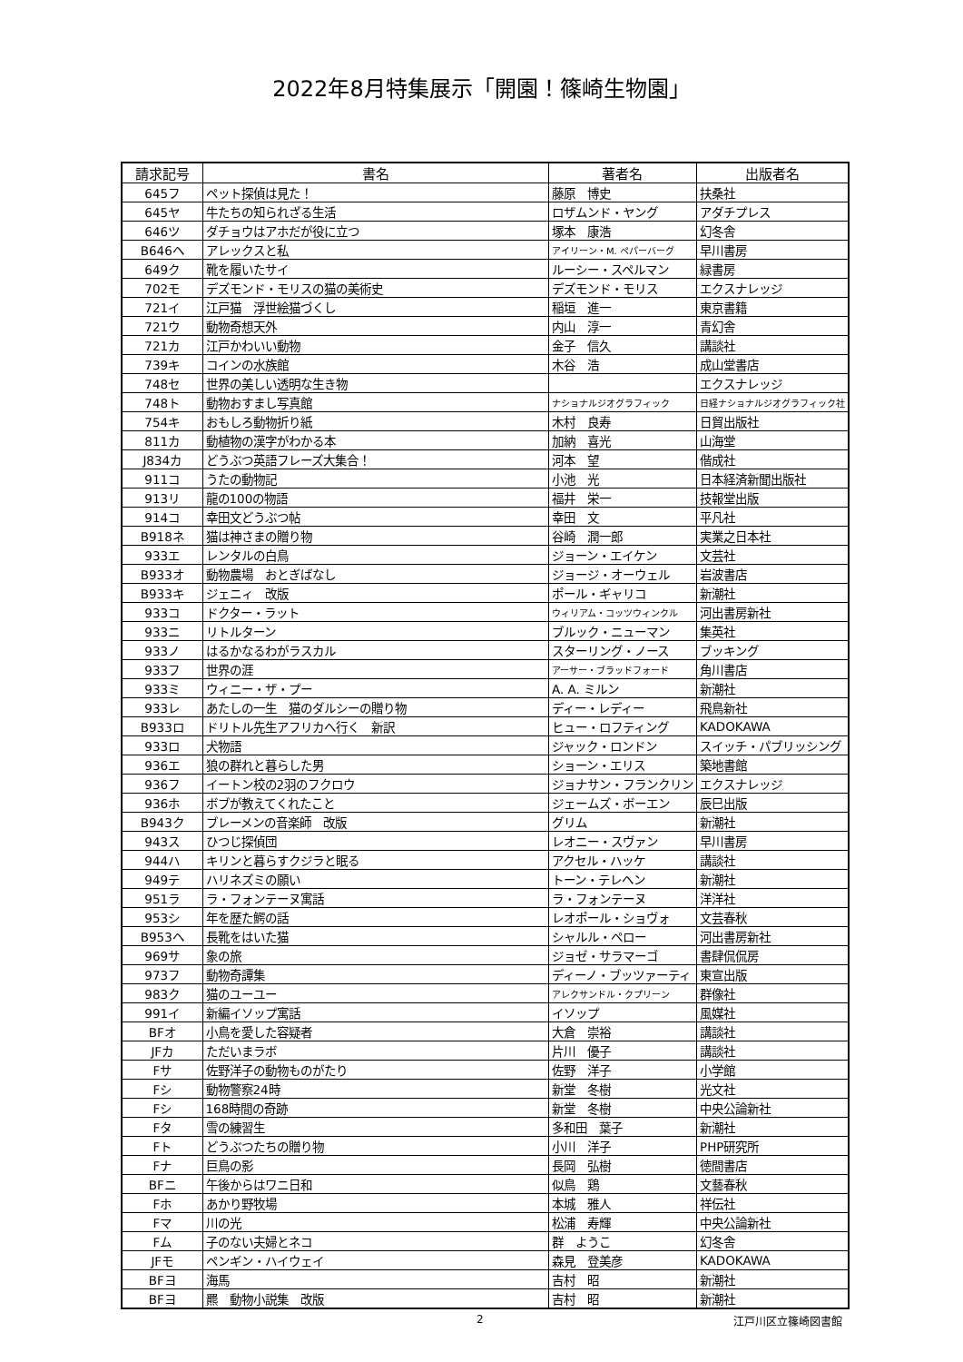2022年8月特集展示「開園！篠崎生物園」
| 請求記号 | 書名 | 著者名 | 出版者名 |
| --- | --- | --- | --- |
| 645フ | ペット探偵は見た！ | 藤原 博史 | 扶桑社 |
| 645ヤ | 牛たちの知られざる生活 | ロザムンド・ヤング | アダチプレス |
| 646ツ | ダチョウはアホだが役に立つ | 塚本 康浩 | 幻冬舎 |
| B646ヘ | アレックスと私 | アイリーン・M. ペパーバーグ | 早川書房 |
| 649ク | 靴を履いたサイ | ルーシー・スペルマン | 緑書房 |
| 702モ | デズモンド・モリスの猫の美術史 | デズモンド・モリス | エクスナレッジ |
| 721イ | 江戸猫 浮世絵猫づくし | 稲垣 進一 | 東京書籍 |
| 721ウ | 動物奇想天外 | 内山 淳一 | 青幻舎 |
| 721カ | 江戸かわいい動物 | 金子 信久 | 講談社 |
| 739キ | コインの水族館 | 木谷 浩 | 成山堂書店 |
| 748セ | 世界の美しい透明な生き物 | | エクスナレッジ |
| 748ト | 動物おすまし写真館 | ナショナルジオグラフィック | 日経ナショナルジオグラフィック社 |
| 754キ | おもしろ動物折り紙 | 木村 良寿 | 日貿出版社 |
| 811カ | 動植物の漢字がわかる本 | 加納 喜光 | 山海堂 |
| J834カ | どうぶつ英語フレーズ大集合！ | 河本 望 | 偕成社 |
| 911コ | うたの動物記 | 小池 光 | 日本経済新聞出版社 |
| 913リ | 龍の100の物語 | 福井 栄一 | 技報堂出版 |
| 914コ | 幸田文どうぶつ帖 | 幸田 文 | 平凡社 |
| B918ネ | 猫は神さまの贈り物 | 谷崎 潤一郎 | 実業之日本社 |
| 933エ | レンタルの白鳥 | ジョーン・エイケン | 文芸社 |
| B933オ | 動物農場 おとぎばなし | ジョージ・オーウェル | 岩波書店 |
| B933キ | ジェニィ 改版 | ポール・ギャリコ | 新潮社 |
| 933コ | ドクター・ラット | ウィリアム・コッツウィンクル | 河出書房新社 |
| 933ニ | リトルターン | ブルック・ニューマン | 集英社 |
| 933ノ | はるかなるわがラスカル | スターリング・ノース | ブッキング |
| 933フ | 世界の涯 | アーサー・ブラッドフォード | 角川書店 |
| 933ミ | ウィニー・ザ・プー | A. A. ミルン | 新潮社 |
| 933レ | あたしの一生 猫のダルシーの贈り物 | ディー・レディー | 飛鳥新社 |
| B933ロ | ドリトル先生アフリカへ行く 新訳 | ヒュー・ロフティング | KADOKAWA |
| 933ロ | 犬物語 | ジャック・ロンドン | スイッチ・パブリッシング |
| 936エ | 狼の群れと暮らした男 | ショーン・エリス | 築地書館 |
| 936フ | イートン校の2羽のフクロウ | ジョナサン・フランクリン | エクスナレッジ |
| 936ホ | ボブが教えてくれたこと | ジェームズ・ボーエン | 辰巳出版 |
| B943ク | ブレーメンの音楽師 改版 | グリム | 新潮社 |
| 943ス | ひつじ探偵団 | レオニー・スヴァン | 早川書房 |
| 944ハ | キリンと暮らすクジラと眠る | アクセル・ハッケ | 講談社 |
| 949テ | ハリネズミの願い | トーン・テレヘン | 新潮社 |
| 951ラ | ラ・フォンテーヌ寓話 | ラ・フォンテーヌ | 洋洋社 |
| 953シ | 年を歴た鰐の話 | レオポール・ショヴォ | 文芸春秋 |
| B953ヘ | 長靴をはいた猫 | シャルル・ペロー | 河出書房新社 |
| 969サ | 象の旅 | ジョゼ・サラマーゴ | 書肆侃侃房 |
| 973フ | 動物奇譚集 | ディーノ・ブッツァーティ | 東宣出版 |
| 983ク | 猫のユーユー | アレクサンドル・クプリーン | 群像社 |
| 991イ | 新編イソップ寓話 | イソップ | 風媒社 |
| BFオ | 小鳥を愛した容疑者 | 大倉 崇裕 | 講談社 |
| JFカ | ただいまラボ | 片川 優子 | 講談社 |
| Fサ | 佐野洋子の動物ものがたり | 佐野 洋子 | 小学館 |
| Fシ | 動物警察24時 | 新堂 冬樹 | 光文社 |
| Fシ | 168時間の奇跡 | 新堂 冬樹 | 中央公論新社 |
| Fタ | 雪の練習生 | 多和田 葉子 | 新潮社 |
| Fト | どうぶつたちの贈り物 | 小川 洋子 | PHP研究所 |
| Fナ | 巨鳥の影 | 長岡 弘樹 | 徳間書店 |
| BFニ | 午後からはワニ日和 | 似鳥 鶏 | 文藝春秋 |
| Fホ | あかり野牧場 | 本城 雅人 | 祥伝社 |
| Fマ | 川の光 | 松浦 寿輝 | 中央公論新社 |
| Fム | 子のない夫婦とネコ | 群 ようこ | 幻冬舎 |
| JFモ | ペンギン・ハイウェイ | 森見 登美彦 | KADOKAWA |
| BFヨ | 海馬 | 吉村 昭 | 新潮社 |
| BFヨ | 羆 動物小説集 改版 | 吉村 昭 | 新潮社 |
2 江戸川区立篠崎図書館